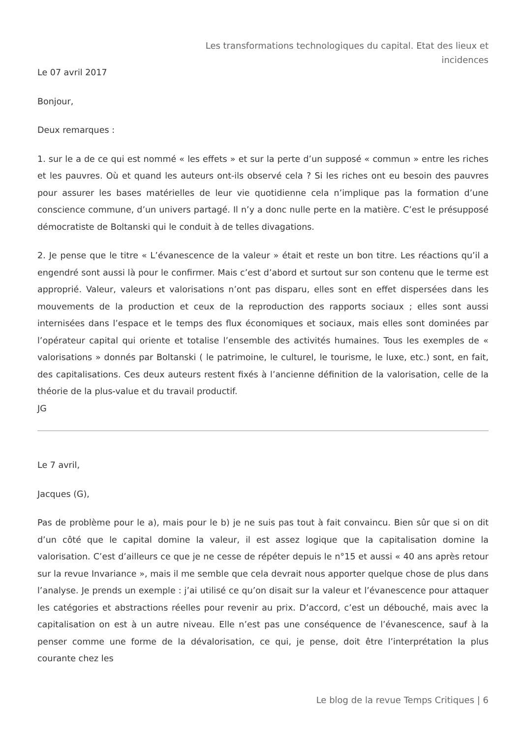Les transformations technologiques du capital. Etat des lieux et incidences
Le 07 avril 2017
Bonjour,
Deux remarques :
1. sur le a de ce qui est nommé « les effets » et sur la perte d’un supposé « commun » entre les riches et les pauvres. Où et quand les auteurs ont-ils observé cela ? Si les riches ont eu besoin des pauvres pour assurer les bases matérielles de leur vie quotidienne cela n’implique pas la formation d’une conscience commune, d’un univers partagé. Il n’y a donc nulle perte en la matière. C’est le présupposé démocratiste de Boltanski qui le conduit à de telles divagations.
2. Je pense que le titre « L’évanescence de la valeur » était et reste un bon titre. Les réactions qu’il a engendré sont aussi là pour le confirmer. Mais c’est d’abord et surtout sur son contenu que le terme est approprié. Valeur, valeurs et valorisations n’ont pas disparu, elles sont en effet dispersées dans les mouvements de la production et ceux de la reproduction des rapports sociaux ; elles sont aussi internisées dans l’espace et le temps des flux économiques et sociaux, mais elles sont dominées par l’opérateur capital qui oriente et totalise l’ensemble des activités humaines. Tous les exemples de « valorisations » donnés par Boltanski ( le patrimoine, le culturel, le tourisme, le luxe, etc.) sont, en fait, des capitalisations. Ces deux auteurs restent fixés à l’ancienne définition de la valorisation, celle de la théorie de la plus-value et du travail productif.
JG
Le 7 avril,
Jacques (G),
Pas de problème pour le a), mais pour le b) je ne suis pas tout à fait convaincu. Bien sûr que si on dit d’un côté que le capital domine la valeur, il est assez logique que la capitalisation domine la valorisation. C’est d’ailleurs ce que je ne cesse de répéter depuis le n°15 et aussi « 40 ans après retour sur la revue Invariance », mais il me semble que cela devrait nous apporter quelque chose de plus dans l’analyse. Je prends un exemple : j’ai utilisé ce qu’on disait sur la valeur et l’évanescence pour attaquer les catégories et abstractions réelles pour revenir au prix. D’accord, c’est un débouché, mais avec la capitalisation on est à un autre niveau. Elle n’est pas une conséquence de l’évanescence, sauf à la penser comme une forme de la dévalorisation, ce qui, je pense, doit être l’interprétation la plus courante chez les
Le blog de la revue Temps Critiques | 6